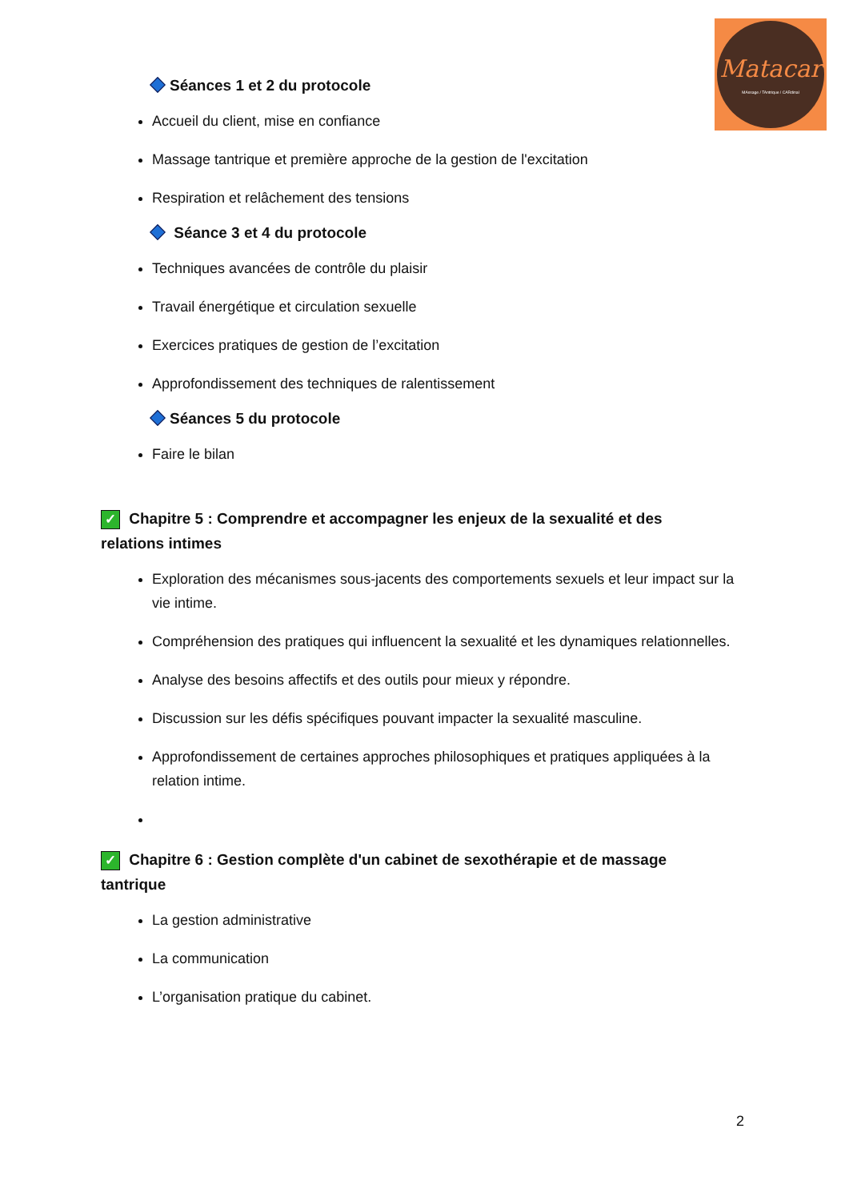Matacar
MAssage / TAntrique / CARdinal
Séances 1 et 2 du protocole
Accueil du client, mise en confiance
Massage tantrique et première approche de la gestion de l'excitation
Respiration et relâchement des tensions
Séance 3 et 4 du protocole
Techniques avancées de contrôle du plaisir
Travail énergétique et circulation sexuelle
Exercices pratiques de gestion de l’excitation
Approfondissement des techniques de ralentissement
Séances 5 du protocole
Faire le bilan
✓ Chapitre 5 : Comprendre et accompagner les enjeux de la sexualité et des relations intimes
Exploration des mécanismes sous-jacents des comportements sexuels et leur impact sur la vie intime.
Compréhension des pratiques qui influencent la sexualité et les dynamiques relationnelles.
Analyse des besoins affectifs et des outils pour mieux y répondre.
Discussion sur les défis spécifiques pouvant impacter la sexualité masculine.
Approfondissement de certaines approches philosophiques et pratiques appliquées à la relation intime.
✓ Chapitre 6 : Gestion complète d'un cabinet de sexothérapie et de massage tantrique
La gestion administrative
La communication
L’organisation pratique du cabinet.
2